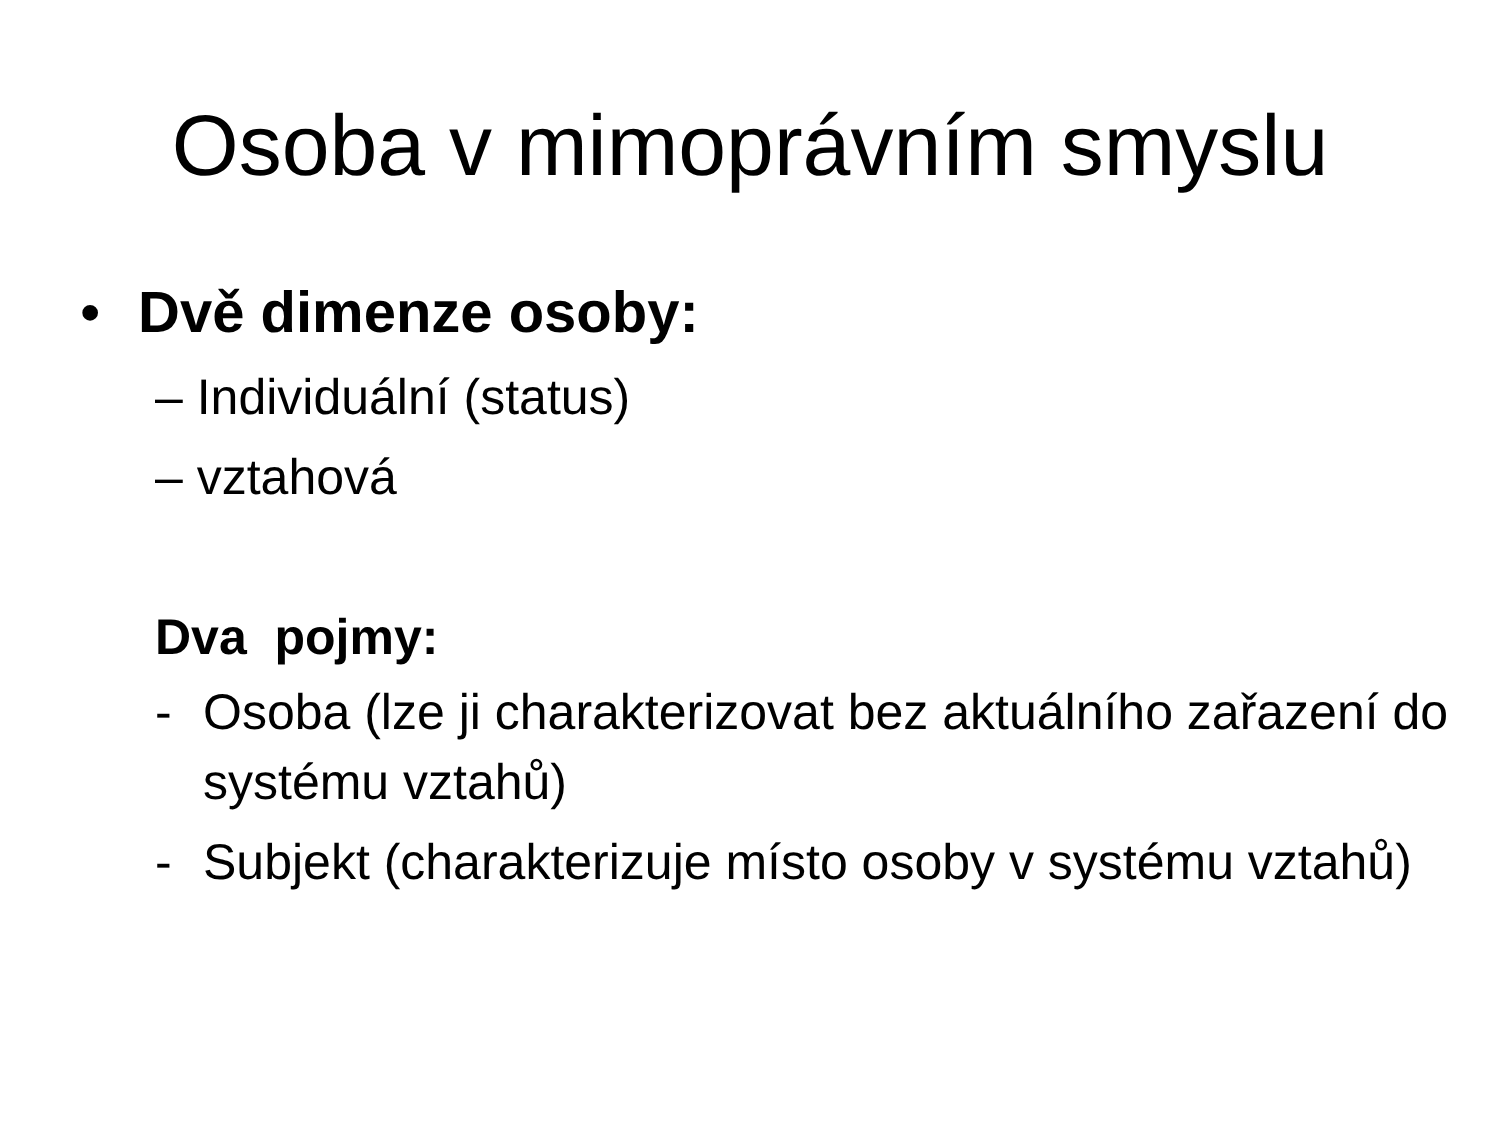Osoba v mimoprávním smyslu
• Dvě dimenze osoby:
– Individuální (status)
– vztahová
Dva pojmy:
- Osoba (lze ji charakterizovat bez aktuálního zařazení do systému vztahů)
- Subjekt (charakterizuje místo osoby v systému vztahů)